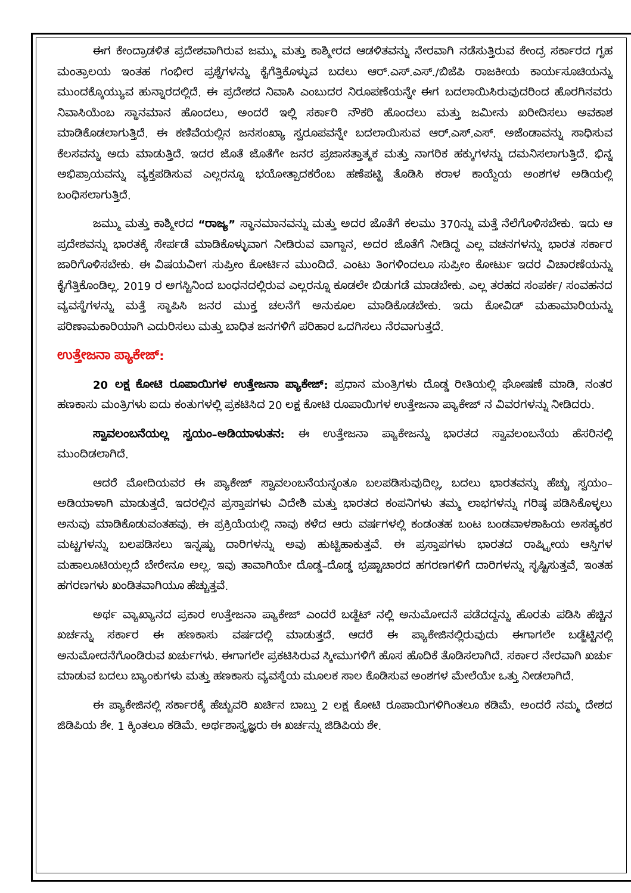ಈಗ ಕೇಂದ್ರಾಡಳಿತ ಪ್ರದೇಶವಾಗಿರುವ ಜಮ್ಮು ಮತ್ತು ಕಾಶ್ಮೀರದ ಆಡಳಿತವನ್ನು ನೇರವಾಗಿ ನಡೆಸುತ್ತಿರುವ ಕೇಂದ್ರ ಸರ್ಕಾರದ ಗೃಹ ಮಂತ್ರಾಲಯ ಇಂತಹ ಗಂಭೀರ ಪ್ರಶ್ನೆಗಳನ್ನು ಕೈಗೆತ್ತಿಕೊಳ್ಳುವ ಬದಲು ಆರ್.ಎಸ್.ಎಸ್./ಬಿಜೆಪಿ ರಾಜಕೀಯ ಕಾರ್ಯಸೂಚಿಯನ್ನು ಮುಂದಕ್ಕೊಯ್ಯುವ ಹುನ್ನಾರದಲ್ಲಿದೆ. ಈ ಪ್ರದೇಶದ ನಿವಾಸಿ ಎಂಬುದರ ನಿರೂಪಣೆಯನ್ನೇ ಈಗ ಬದಲಾಯಿಸಿರುವುದರಿಂದ ಹೊರಗಿನವರು ನಿವಾಸಿಯೆಂಬ ಸ್ಥಾನಮಾನ ಹೊಂದಲು, ಅಂದರೆ ಇಲ್ಲಿ ಸರ್ಕಾರಿ ನೌಕರಿ ಹೊಂದಲು ಮತ್ತು ಜಮೀನು ಖರೀದಿಸಲು ಅವಕಾಶ ಮಾಡಿಕೊಡಲಾಗುತ್ತಿದೆ. ಈ ಕಣಿವೆಯಲ್ಲಿನ ಜನಸಂಖ್ಯಾ ಸ್ವರೂಪವನ್ನೇ ಬದಲಾಯಿಸುವ ಆರ್.ಎಸ್.ಎಸ್. ಅಜೆಂಡಾವನ್ನು ಸಾಧಿಸುವ ಕೆಲಸವನ್ನು ಅದು ಮಾಡುತ್ತಿದೆ. ಇದರ ಜೊತೆ ಜೊತೆಗೇ ಜನರ ಪ್ರಜಾಸತ್ತಾತ್ಮಕ ಮತ್ತು ನಾಗರಿಕ ಹಕ್ಕುಗಳನ್ನು ದಮನಿಸಲಾಗುತ್ತಿದೆ. ಭಿನ್ನ ಅಭಿಪ್ರಾಯವನ್ನು ವ್ಯಕ್ತಪಡಿಸುವ ಎಲ್ಲರನ್ನೂ ಭಯೋತ್ಪಾದಕರೆಂಬ ಹಣೆಪಟ್ಟಿ ತೊಡಿಸಿ ಕರಾಳ ಕಾಯ್ದೆಯ ಅಂಶಗಳ ಅಡಿಯಲ್ಲಿ ಬಂಧಿಸಲಾಗುತ್ತಿದೆ.
ಜಮ್ಮು ಮತ್ತು ಕಾಶ್ಮೀರದ “ರಾಜ್ಯ” ಸ್ಥಾನಮಾನವನ್ನು ಮತ್ತು ಅದರ ಜೊತೆಗೆ ಕಲಮು 370ನ್ನು ಮತ್ತೆ ನೆಲೆಗೊಳಿಸಬೇಕು. ಇದು ಆ ಪ್ರದೇಶವನ್ನು ಭಾರತಕ್ಕೆ ಸೇರ್ಪಡೆ ಮಾಡಿಕೊಳ್ಳುವಾಗ ನೀಡಿರುವ ವಾಗ್ದಾನ, ಅದರ ಜೊತೆಗೆ ನೀಡಿದ್ದ ಎಲ್ಲ ವಚನಗಳನ್ನು ಭಾರತ ಸರ್ಕಾರ ಜಾರಿಗೊಳಿಸಬೇಕು. ಈ ವಿಷಯವೀಗ ಸುಪ್ರೀಂ ಕೋರ್ಟಿನ ಮುಂದಿದೆ. ಎಂಟು ತಿಂಗಳಿಂದಲೂ ಸುಪ್ರೀಂ ಕೋರ್ಟು ಇದರ ವಿಚಾರಣೆಯನ್ನು ಕೈಗೆತ್ತಿಕೊಂಡಿಲ್ಲ. 2019 ರ ಅಗಸ್ಟಿನಿಂದ ಬಂಧನದಲ್ಲಿರುವ ಎಲ್ಲರನ್ನೂ ಕೂಡಲೇ ಬಿಡುಗಡೆ ಮಾಡಬೇಕು. ಎಲ್ಲ ತರಹದ ಸಂಪರ್ಕ/ ಸಂವಹನದ ವ್ಯವಸ್ಥೆಗಳನ್ನು ಮತ್ತೆ ಸ್ಥಾಪಿಸಿ ಜನರ ಮುಕ್ತ ಚಲನೆಗೆ ಅನುಕೂಲ ಮಾಡಿಕೊಡಬೇಕು. ಇದು ಕೋವಿಡ್ ಮಹಾಮಾರಿಯನ್ನು ಪರಿಣಾಮಕಾರಿಯಾಗಿ ಎದುರಿಸಲು ಮತ್ತು ಬಾಧಿತ ಜನಗಳಿಗೆ ಪರಿಹಾರ ಒದಗಿಸಲು ನೆರವಾಗುತ್ತದೆ.
ಉತ್ತೇಜನಾ ಪ್ಯಾಕೇಜ್:
20 ಲಕ್ಷ ಕೋಟಿ ರೂಪಾಯಿಗಳ ಉತ್ತೇಜನಾ ಪ್ಯಾಕೇಜ್: ಪ್ರಧಾನ ಮಂತ್ರಿಗಳು ದೊಡ್ಡ ರೀತಿಯಲ್ಲಿ ಘೋಷಣೆ ಮಾಡಿ, ನಂತರ ಹಣಕಾಸು ಮಂತ್ರಿಗಳು ಐದು ಕಂತುಗಳಲ್ಲಿ ಪ್ರಕಟಿಸಿದ 20 ಲಕ್ಷ ಕೋಟಿ ರೂಪಾಯಿಗಳ ಉತ್ತೇಜನಾ ಪ್ಯಾಕೇಜ್ ನ ವಿವರಗಳನ್ನು ನೀಡಿದರು.
ಸ್ವಾವಲಂಬನೆಯಲ್ಲ ಸ್ವಯಂ–ಅಡಿಯಾಳುತನ: ಈ ಉತ್ತೇಜನಾ ಪ್ಯಾಕೇಜನ್ನು ಭಾರತದ ಸ್ವಾವಲಂಬನೆಯ ಹೆಸರಿನಲ್ಲಿ ಮುಂದಿಡಲಾಗಿದೆ.
ಆದರೆ ಮೋದಿಯವರ ಈ ಪ್ಯಾಕೇಜ್ ಸ್ವಾವಲಂಬನೆಯನ್ನಂತೂ ಬಲಪಡಿಸುವುದಿಲ್ಲ, ಬದಲು ಭಾರತವನ್ನು ಹೆಚ್ಚು ಸ್ವಯಂ–ಅಡಿಯಾಳಾಗಿ ಮಾಡುತ್ತದೆ. ಇದರಲ್ಲಿನ ಪ್ರಸ್ತಾಪಗಳು ವಿದೇಶಿ ಮತ್ತು ಭಾರತದ ಕಂಪನಿಗಳು ತಮ್ಮ ಲಾಭಗಳನ್ನು ಗರಿಷ್ಠ ಪಡಿಸಿಕೊಳ್ಳಲು ಅನುವು ಮಾಡಿಕೊಡುವಂತಹವು. ಈ ಪ್ರಕ್ರಿಯೆಯಲ್ಲಿ ನಾವು ಕಳೆದ ಆರು ವರ್ಷಗಳಲ್ಲಿ ಕಂಡಂತಹ ಬಂಟ ಬಂಡವಾಳಶಾಹಿಯ ಅಸಹ್ಯಕರ ಮಟ್ಟಗಳನ್ನು ಬಲಪಡಿಸಲು ಇನ್ನಷ್ಟು ದಾರಿಗಳನ್ನು ಅವು ಹುಟ್ಟಿಹಾಕುತ್ತವೆ. ಈ ಪ್ರಸ್ತಾಪಗಳು ಭಾರತದ ರಾಷ್ಟ್ರೀಯ ಆಸ್ತಿಗಳ ಮಹಾಲೂಟಿಯಲ್ಲದೆ ಬೇರೇನೂ ಅಲ್ಲ. ಇವು ತಾವಾಗಿಯೇ ದೊಡ್ಡ–ದೊಡ್ಡ ಭ್ರಷ್ಟಾಚಾರದ ಹಗರಣಗಳಿಗೆ ದಾರಿಗಳನ್ನು ಸೃಷ್ಟಿಸುತ್ತವೆ, ಇಂತಹ ಹಗರಣಗಳು ಖಂಡಿತವಾಗಿಯೂ ಹೆಚ್ಚುತ್ತವೆ.
ಅರ್ಥ ವ್ಯಾಖ್ಯಾನದ ಪ್ರಕಾರ ಉತ್ತೇಜನಾ ಪ್ಯಾಕೇಜ್ ಎಂದರೆ ಬಡ್ಜೆಟ್ ನಲ್ಲಿ ಅನುಮೋದನೆ ಪಡೆದದ್ದನ್ನು ಹೊರತು ಪಡಿಸಿ ಹೆಚ್ಚಿನ ಖರ್ಚನ್ನು ಸರ್ಕಾರ ಈ ಹಣಕಾಸು ವರ್ಷದಲ್ಲಿ ಮಾಡುತ್ತದೆ. ಆದರೆ ಈ ಪ್ಯಾಕೇಜಿನಲ್ಲಿರುವುದು ಈಗಾಗಲೇ ಬಡ್ಜೆಟ್ಟಿನಲ್ಲಿ ಅನುಮೋದನೆಗೊಂಡಿರುವ ಖರ್ಚುಗಳು. ಈಗಾಗಲೇ ಪ್ರಕಟಿಸಿರುವ ಸ್ಕೀಮುಗಳಿಗೆ ಹೊಸ ಹೊದಿಕೆ ತೊಡಿಸಲಾಗಿದೆ. ಸರ್ಕಾರ ನೇರವಾಗಿ ಖರ್ಚು ಮಾಡುವ ಬದಲು ಬ್ಯಾಂಕುಗಳು ಮತ್ತು ಹಣಕಾಸು ವ್ಯವಸ್ಥೆಯ ಮೂಲಕ ಸಾಲ ಕೊಡಿಸುವ ಅಂಶಗಳ ಮೇಲೆಯೇ ಒತ್ತು ನೀಡಲಾಗಿದೆ.
ಈ ಪ್ಯಾಕೇಜಿನಲ್ಲಿ ಸರ್ಕಾರಕ್ಕೆ ಹೆಚ್ಚುವರಿ ಖರ್ಚಿನ ಬಾಬ್ತು 2 ಲಕ್ಷ ಕೋಟಿ ರೂಪಾಯಿಗಳಿಗಿಂತಲೂ ಕಡಿಮೆ. ಅಂದರೆ ನಮ್ಮ ದೇಶದ ಜಿಡಿಪಿಯ ಶೇ. 1 ಕ್ಕಿಂತಲೂ ಕಡಿಮೆ. ಅರ್ಥಶಾಸ್ತ್ರಜ್ಞರು ಈ ಖರ್ಚನ್ನು ಜಿಡಿಪಿಯ ಶೇ.